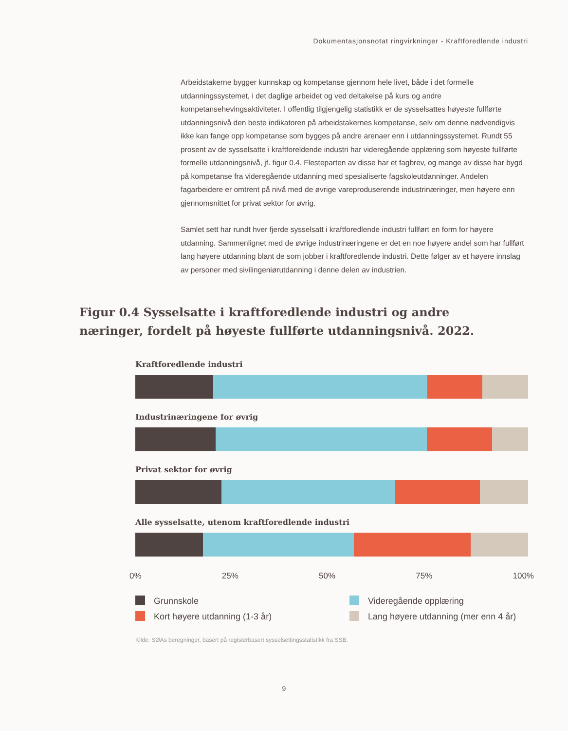Dokumentasjonsnotat ringvirkninger - Kraftforedlende industri
Arbeidstakerne bygger kunnskap og kompetanse gjennom hele livet, både i det formelle utdanningssystemet, i det daglige arbeidet og ved deltakelse på kurs og andre kompetansehevingsaktiviteter. I offentlig tilgjengelig statistikk er de sysselsattes høyeste fullførte utdanningsnivå den beste indikatoren på arbeidstakernes kompetanse, selv om denne nødvendigvis ikke kan fange opp kompetanse som bygges på andre arenaer enn i utdanningssystemet. Rundt 55 prosent av de sysselsatte i kraftforeldende industri har videregående opplæring som høyeste fullførte formelle utdanningsnivå, jf. figur 0.4. Flesteparten av disse har et fagbrev, og mange av disse har bygd på kompetanse fra videregående utdanning med spesialiserte fagskoleutdanninger. Andelen fagarbeidere er omtrent på nivå med de øvrige vareproduserende industrinæringer, men høyere enn gjennomsnittet for privat sektor for øvrig.
Samlet sett har rundt hver fjerde sysselsatt i kraftforedlende industri fullført en form for høyere utdanning. Sammenlignet med de øvrige industrinæringene er det en noe høyere andel som har fullført lang høyere utdanning blant de som jobber i kraftforedlende industri. Dette følger av et høyere innslag av personer med sivilingeniørutdanning i denne delen av industrien.
Figur 0.4 Sysselsatte i kraftforedlende industri og andre næringer, fordelt på høyeste fullførte utdanningsnivå. 2022.
Kraftforedlende industri
Industrinæringene for øvrig
Privat sektor for øvrig
Alle sysselsatte, utenom kraftforedlende industri
0% 25% 50% 75% 100%
Grunnskole
Videregående opplæring
Kort høyere utdanning (1-3 år)
Lang høyere utdanning (mer enn 4 år)
Kilde: SØAs beregninger, basert på registerbasert sysselsettingsstatistikk fra SSB.
9